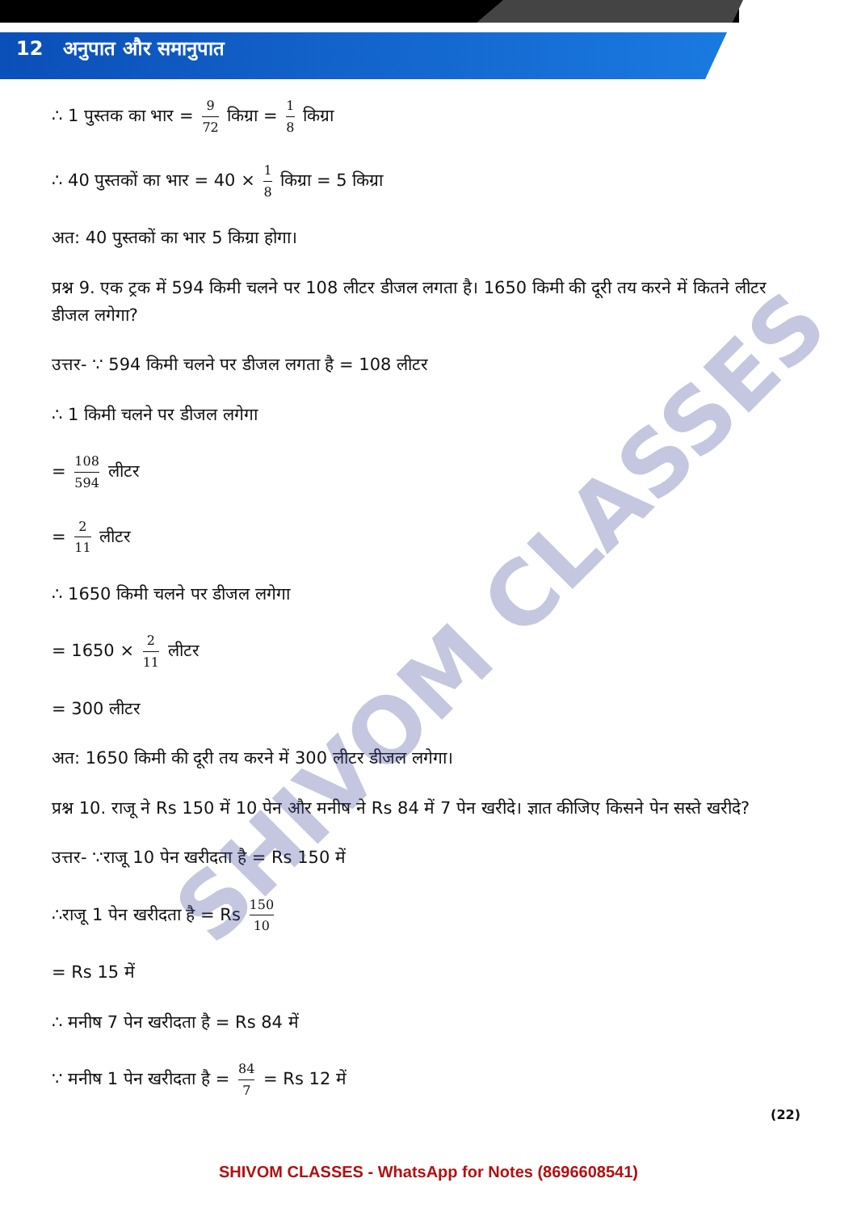12 अनुपात और समानुपात
∴ 1 पुस्तक का भार = 9 72 किग्रा = 1 8 किग्रा
∴ 40 पुस्तकों का भार = 40 × 1 8 किग्रा = 5 किग्रा
अत: 40 पुस्तकों का भार 5 किग्रा होगा।
प्रश्न 9. एक ट्रक में 594 किमी चलने पर 108 लीटर डीजल लगता है। 1650 किमी की दूरी तय करने में कितने लीटर डीजल लगेगा?
उत्तर- ∵ 594 किमी चलने पर डीजल लगता है = 108 लीटर
∴ 1 किमी चलने पर डीजल लगेगा
= 108 594 लीटर
= 2 11 लीटर
∴ 1650 किमी चलने पर डीजल लगेगा
= 1650 × 2 11 लीटर
= 300 लीटर
अत: 1650 किमी की दूरी तय करने में 300 लीटर डीजल लगेगा।
प्रश्न 10. राजू ने Rs 150 में 10 पेन और मनीष ने Rs 84 में 7 पेन खरीदे। ज्ञात कीजिए किसने पेन सस्ते खरीदे?
उत्तर- ∵राजू 10 पेन खरीदता है = Rs 150 में
∴राजू 1 पेन खरीदता है = Rs 150 10
= Rs 15 में
∴ मनीष 7 पेन खरीदता है = Rs 84 में
∵ मनीष 1 पेन खरीदता है = 84 7 = Rs 12 में
(22)
SHIVOM CLASSES - WhatsApp for Notes (8696608541)
SHIVOM CLASSES